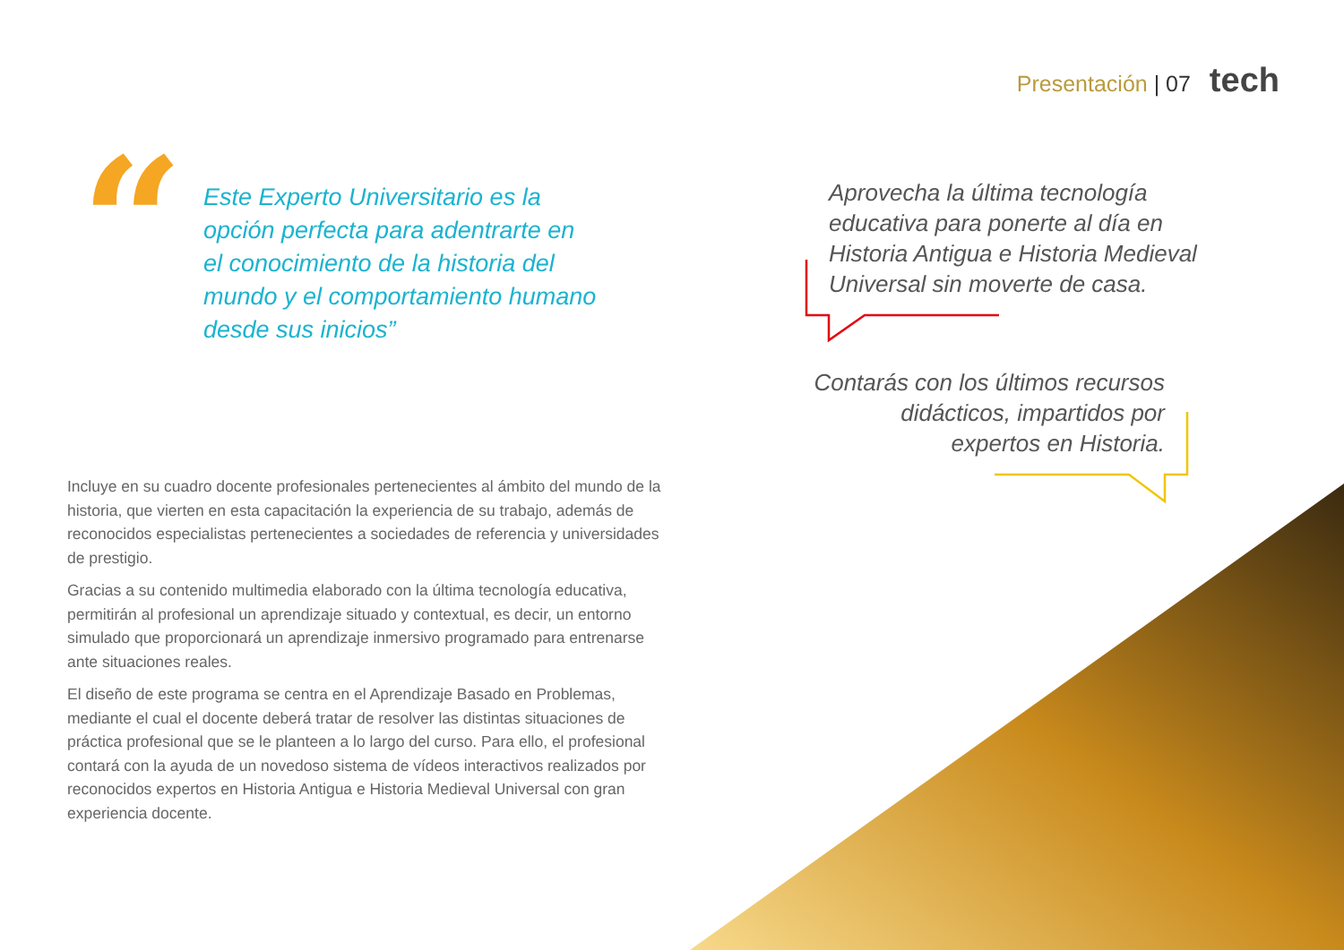Presentación | 07 tech
“
Este Experto Universitario es la opción perfecta para adentrarte en el conocimiento de la historia del mundo y el comportamiento humano desde sus inicios”
Aprovecha la última tecnología educativa para ponerte al día en Historia Antigua e Historia Medieval Universal sin moverte de casa.
Contarás con los últimos recursos didácticos, impartidos por expertos en Historia.
Incluye en su cuadro docente profesionales pertenecientes al ámbito del mundo de la historia, que vierten en esta capacitación la experiencia de su trabajo, además de reconocidos especialistas pertenecientes a sociedades de referencia y universidades de prestigio.
Gracias a su contenido multimedia elaborado con la última tecnología educativa, permitirán al profesional un aprendizaje situado y contextual, es decir, un entorno simulado que proporcionará un aprendizaje inmersivo programado para entrenarse ante situaciones reales.
El diseño de este programa se centra en el Aprendizaje Basado en Problemas, mediante el cual el docente deberá tratar de resolver las distintas situaciones de práctica profesional que se le planteen a lo largo del curso. Para ello, el profesional contará con la ayuda de un novedoso sistema de vídeos interactivos realizados por reconocidos expertos en Historia Antigua e Historia Medieval Universal con gran experiencia docente.